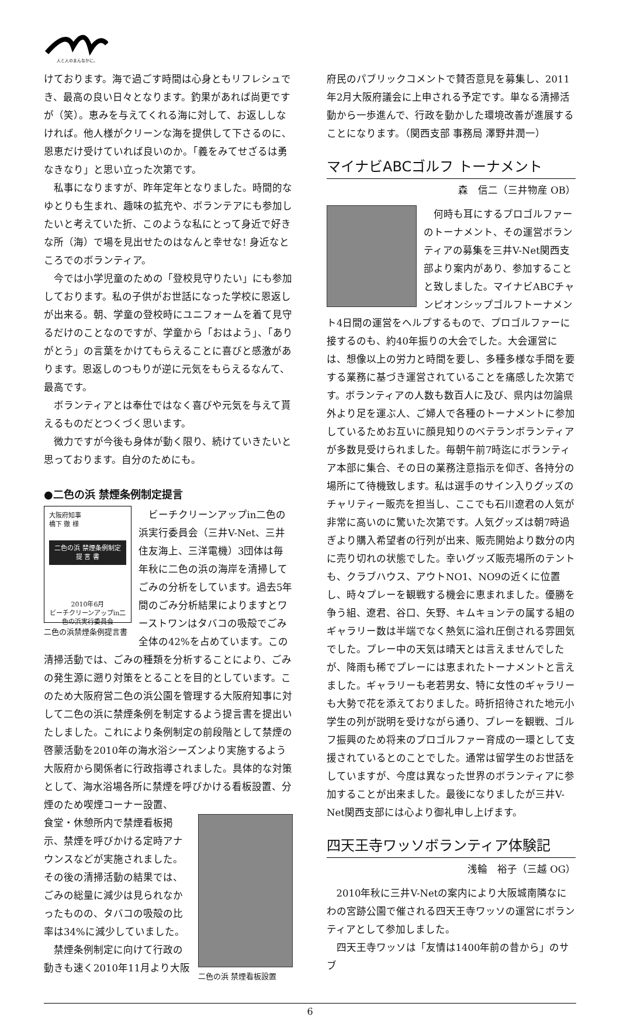人と人のまんなかに。
けております。海で過ごす時間は心身ともリフレシュでき、最高の良い日々となります。釣果があれば尚更ですが（笑）。恵みを与えてくれる海に対して、お返ししなければ。他人様がクリーンな海を提供して下さるのに、恩恵だけ受けていれば良いのか。「義をみてせざるは勇なきなり」と思い立った次第です。
私事になりますが、昨年定年となりました。時間的なゆとりも生まれ、趣味の拡充や、ボランテアにも参加したいと考えていた折、このような私にとって身近で好きな所（海）で場を見出せたのはなんと幸せな! 身近なところでのボランティア。
今では小学児童のための「登校見守りたい」にも参加しております。私の子供がお世話になった学校に恩返しが出来る。朝、学童の登校時にユニフォームを着て見守るだけのことなのですが、学童から「おはよう」、「ありがとう」の言葉をかけてもらえることに喜びと感激があります。恩返しのつもりが逆に元気をもらえるなんて、最高です。
ボランティアとは奉仕ではなく喜びや元気を与えて貰えるものだとつくづく思います。
微力ですが今後も身体が動く限り、続けていきたいと思っております。自分のためにも。
●二色の浜 禁煙条例制定提言
大阪府知事
橋下 徹 様
二色の浜 禁煙条例制定
提 言 書
2010年6月
ビーチクリーンアップin二色の浜実行委員会
二色の浜禁煙条例提言書
ビーチクリーンアップin二色の浜実行委員会（三井V-Net、三井住友海上、三洋電機）3団体は毎年秋に二色の浜の海岸を清掃してごみの分析をしています。過去5年間のごみ分析結果によりますとワーストワンはタバコの吸殻でごみ全体の42%を占めています。この清掃活動では、ごみの種類を分析することにより、ごみの発生源に遡り対策をとることを目的としています。このため大阪府営二色の浜公園を管理する大阪府知事に対して二色の浜に禁煙条例を制定するよう提言書を提出いたしました。これにより条例制定の前段階として禁煙の啓蒙活動を2010年の海水浴シーズンより実施するよう大阪府から関係者に行政指導されました。具体的な対策として、海水浴場各所に禁煙を呼びかける看板設置、分煙のため喫煙コーナー設置、
二色の浜 禁煙看板設置
食堂・休憩所内で禁煙看板掲示、禁煙を呼びかける定時アナウンスなどが実施されました。その後の清掃活動の結果では、ごみの総量に減少は見られなかったものの、タバコの吸殻の比率は34%に減少していました。
禁煙条例制定に向けて行政の動きも速く2010年11月より大阪
府民のパブリックコメントで賛否意見を募集し、2011年2月大阪府議会に上申される予定です。単なる清掃活動から一歩進んで、行政を動かした環境改善が進展することになります。（関西支部 事務局 澤野井潤一）
マイナビABCゴルフ トーナメント
森　信二（三井物産 OB）
何時も耳にするプロゴルファーのトーナメント、その運営ボランティアの募集を三井V-Net関西支部より案内があり、参加することと致しました。マイナビABCチャンピオンシップゴルフトーナメント4日間の運営をヘルプするもので、プロゴルファーに接するのも、約40年振りの大会でした。大会運営には、想像以上の労力と時間を要し、多種多様な手間を要する業務に基づき運営されていることを痛感した次第です。ボランティアの人数も数百人に及び、県内は勿論県外より足を運ぶ人、ご婦人で各種のトーナメントに参加しているためお互いに顔見知りのベテランボランティアが多数見受けられました。毎朝午前7時迄にボランティア本部に集合、その日の業務注意指示を仰ぎ、各持分の場所にて待機致します。私は選手のサイン入りグッズのチャリティー販売を担当し、ここでも石川遼君の人気が非常に高いのに驚いた次第です。人気グッズは朝7時過ぎより購入希望者の行列が出来、販売開始より数分の内に売り切れの状態でした。幸いグッズ販売場所のテントも、クラブハウス、アウトNO1、NO9の近くに位置し、時々プレーを観戦する機会に恵まれました。優勝を争う組、遼君、谷口、矢野、キムキョンテの属する組のギャラリー数は半端でなく熱気に溢れ圧倒される雰囲気でした。プレー中の天気は晴天とは言えませんでしたが、降雨も稀でプレーには恵まれたトーナメントと言えました。ギャラリーも老若男女、特に女性のギャラリーも大勢で花を添えておりました。時折招待された地元小学生の列が説明を受けながら通り、プレーを観戦、ゴルフ振興のため将来のプロゴルファー育成の一環として支援されているとのことでした。通常は留学生のお世話をしていますが、今度は異なった世界のボランティアに参加することが出来ました。最後になりましたが三井V-Net関西支部には心より御礼申し上げます。
四天王寺ワッソボランティア体験記
浅輪　裕子（三越 OG）
2010年秋に三井V-Netの案内により大阪城南隣なにわの宮跡公園で催される四天王寺ワッソの運営にボランティアとして参加しました。
四天王寺ワッソは「友情は1400年前の昔から」のサブ
6